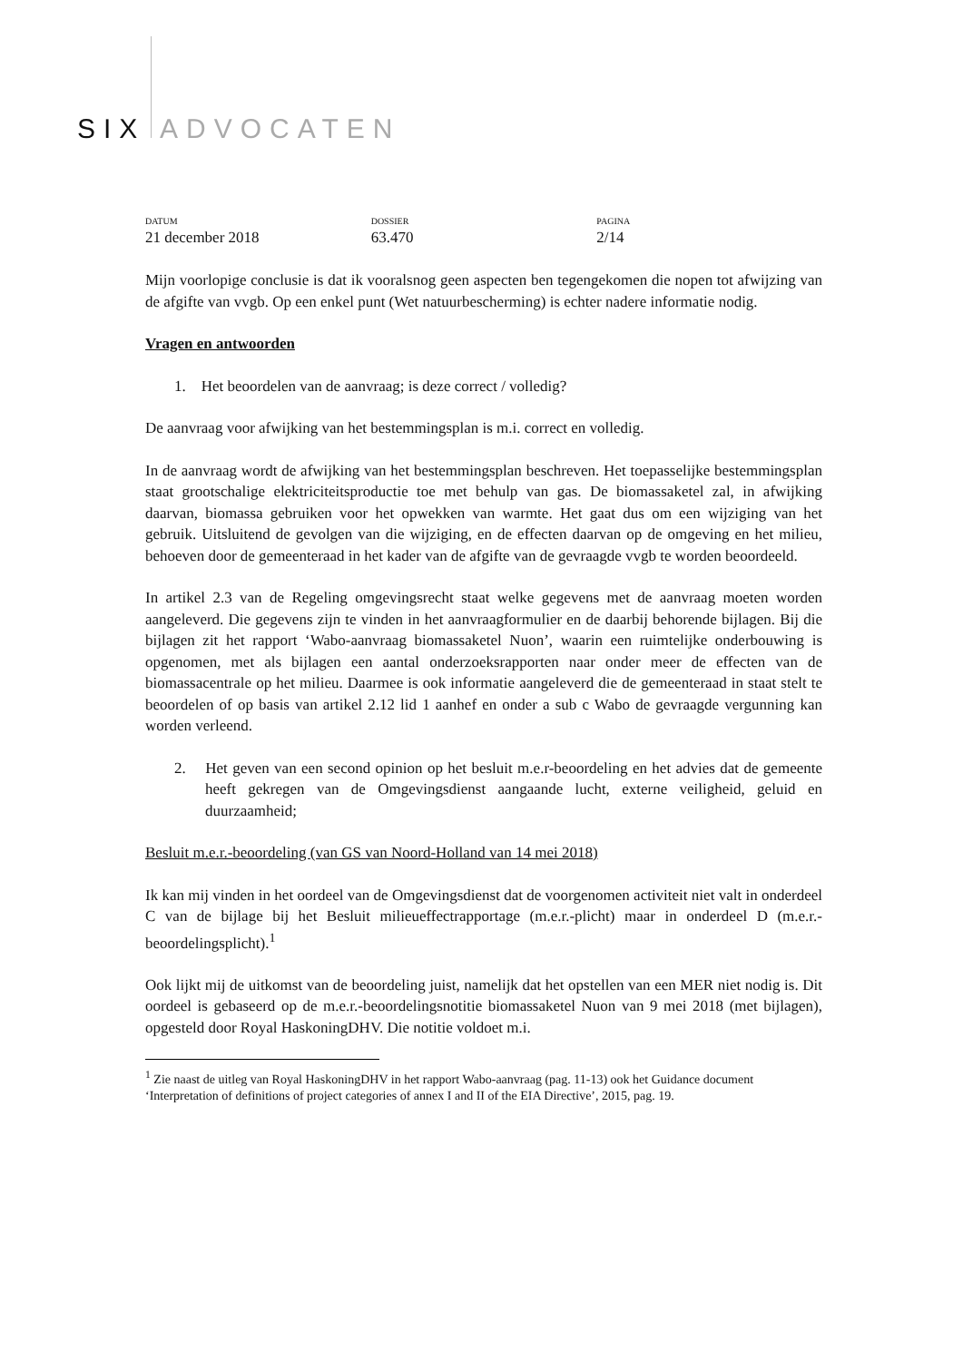SIX ADVOCATEN
DATUM
21 december 2018
DOSSIER
63.470
PAGINA
2/14
Mijn voorlopige conclusie is dat ik vooralsnog geen aspecten ben tegengekomen die nopen tot afwijzing van de afgifte van vvgb. Op een enkel punt (Wet natuurbescherming) is echter nadere informatie nodig.
Vragen en antwoorden
1. Het beoordelen van de aanvraag; is deze correct / volledig?
De aanvraag voor afwijking van het bestemmingsplan is m.i. correct en volledig.
In de aanvraag wordt de afwijking van het bestemmingsplan beschreven. Het toepasselijke bestemmingsplan staat grootschalige elektriciteitsproductie toe met behulp van gas. De biomassaketel zal, in afwijking daarvan, biomassa gebruiken voor het opwekken van warmte. Het gaat dus om een wijziging van het gebruik. Uitsluitend de gevolgen van die wijziging, en de effecten daarvan op de omgeving en het milieu, behoeven door de gemeenteraad in het kader van de afgifte van de gevraagde vvgb te worden beoordeeld.
In artikel 2.3 van de Regeling omgevingsrecht staat welke gegevens met de aanvraag moeten worden aangeleverd. Die gegevens zijn te vinden in het aanvraagformulier en de daarbij behorende bijlagen. Bij die bijlagen zit het rapport ‘Wabo-aanvraag biomassaketel Nuon’, waarin een ruimtelijke onderbouwing is opgenomen, met als bijlagen een aantal onderzoeksrapporten naar onder meer de effecten van de biomassacentrale op het milieu. Daarmee is ook informatie aangeleverd die de gemeenteraad in staat stelt te beoordelen of op basis van artikel 2.12 lid 1 aanhef en onder a sub c Wabo de gevraagde vergunning kan worden verleend.
2. Het geven van een second opinion op het besluit m.e.r-beoordeling en het advies dat de gemeente heeft gekregen van de Omgevingsdienst aangaande lucht, externe veiligheid, geluid en duurzaamheid;
Besluit m.e.r.-beoordeling (van GS van Noord-Holland van 14 mei 2018)
Ik kan mij vinden in het oordeel van de Omgevingsdienst dat de voorgenomen activiteit niet valt in onderdeel C van de bijlage bij het Besluit milieueffectrapportage (m.e.r.-plicht) maar in onderdeel D (m.e.r.-beoordelingsplicht).<sup>1</sup>
Ook lijkt mij de uitkomst van de beoordeling juist, namelijk dat het opstellen van een MER niet nodig is. Dit oordeel is gebaseerd op de m.e.r.-beoordelingsnotitie biomassaketel Nuon van 9 mei 2018 (met bijlagen), opgesteld door Royal HaskoningDHV. Die notitie voldoet m.i.
<sup>1</sup> Zie naast de uitleg van Royal HaskoningDHV in het rapport Wabo-aanvraag (pag. 11-13) ook het Guidance document ‘Interpretation of definitions of project categories of annex I and II of the EIA Directive’, 2015, pag. 19.